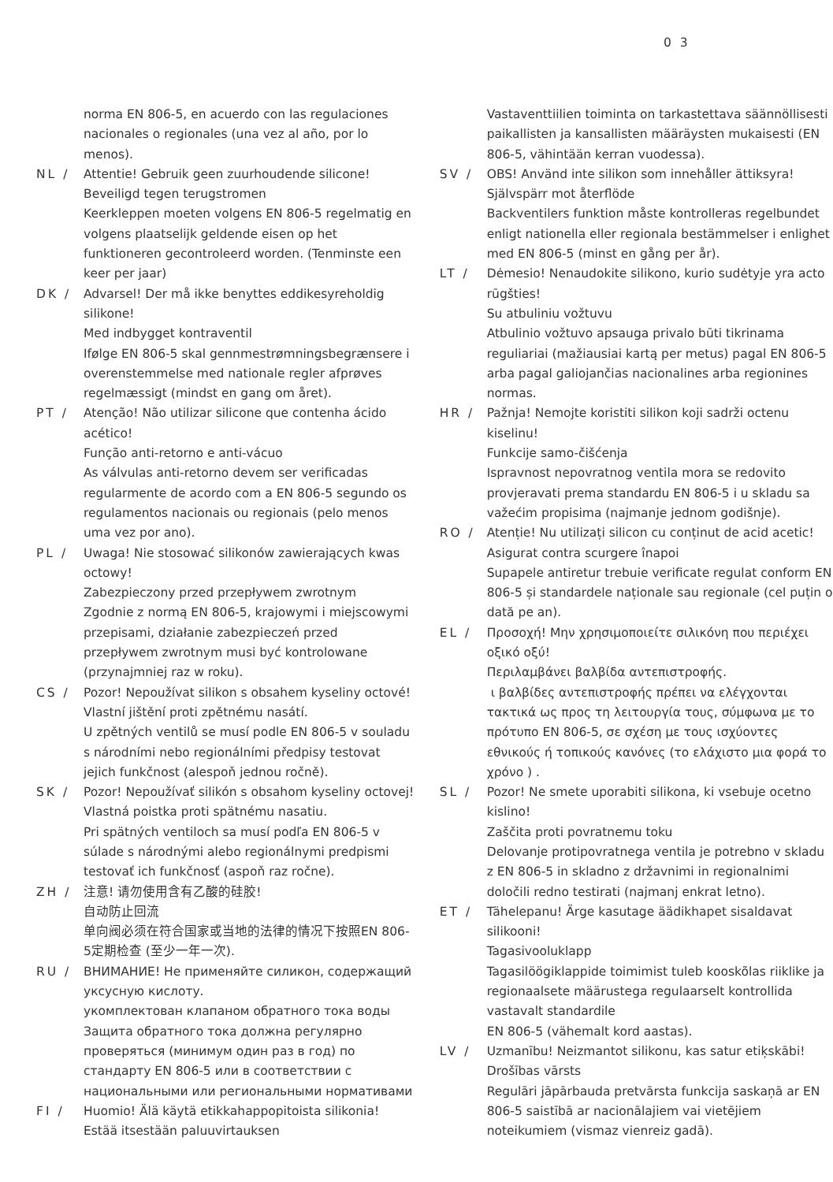0 3
norma EN 806-5, en acuerdo con las regulaciones nacionales o regionales (una vez al año, por lo menos).
NL / Attentie! Gebruik geen zuurhoudende silicone!
Beveiligd tegen terugstromen
Keerkleppen moeten volgens EN 806-5 regelmatig en volgens plaatselijk geldende eisen op het funktioneren gecontroleerd worden. (Tenminste een keer per jaar)
DK / Advarsel! Der må ikke benyttes eddikesyreholdig silikone!
Med indbygget kontraventil
Ifølge EN 806-5 skal gennmestrømningsbegrænsere i overenstemmelse med nationale regler afprøves regelmæssigt (mindst en gang om året).
PT / Atenção! Não utilizar silicone que contenha ácido acético!
Função anti-retorno e anti-vácuo
As válvulas anti-retorno devem ser verificadas regularmente de acordo com a EN 806-5 segundo os regulamentos nacionais ou regionais (pelo menos uma vez por ano).
PL / Uwaga! Nie stosować silikonów zawierających kwas octowy!
Zabezpieczony przed przepływem zwrotnym
Zgodnie z normą EN 806-5, krajowymi i miejscowymi przepisami, działanie zabezpieczeń przed przepływem zwrotnym musi być kontrolowane (przynajmniej raz w roku).
CS / Pozor! Nepoužívat silikon s obsahem kyseliny octové!
Vlastní jištění proti zpětnému nasátí.
U zpětných ventilů se musí podle EN 806-5 v souladu s národními nebo regionálními předpisy testovat jejich funkčnost (alespoň jednou ročně).
SK / Pozor! Nepoužívať silikón s obsahom kyseliny octovej!
Vlastná poistka proti spätnému nasatiu.
Pri spätných ventiloch sa musí podľa EN 806-5 v súlade s národnými alebo regionálnymi predpismi testovať ich funkčnosť (aspoň raz ročne).
ZH / 注意! 请勿使用含有乙酸的硅胶!
自动防止回流
单向阀必须在符合国家或当地的法律的情况下按照EN 806-5定期检查 (至少一年一次).
RU / ВНИМАНИЕ! Не применяйте силикон, содержащий уксусную кислоту.
укомплектован клапаном обратного тока воды
Защита обратного тока должна регулярно проверяться (минимум один раз в год) по стандарту EN 806-5 или в соответствии с национальными или региональными нормативами
FI / Huomio! Älä käytä etikkahappopitoista silikonia!
Estää itsestään paluuvirtauksen
Vastaventtiilien toiminta on tarkastettava säännöllisesti paikallisten ja kansallisten määräysten mukaisesti (EN 806-5, vähintään kerran vuodessa).
SV / OBS! Använd inte silikon som innehåller ättiksyra!
Självspärr mot återflöde
Backventilers funktion måste kontrolleras regelbundet enligt nationella eller regionala bestämmelser i enlighet med EN 806-5 (minst en gång per år).
LT / Dėmesio! Nenaudokite silikono, kurio sudėtyje yra acto rūgšties!
Su atbuliniu vožtuvu
Atbulinio vožtuvo apsauga privalo būti tikrinama reguliariai (mažiausiai kartą per metus) pagal EN 806-5 arba pagal galiojančias nacionalines arba regionines normas.
HR / Pažnja! Nemojte koristiti silikon koji sadrži octenu kiselinu!
Funkcije samo-čišćenja
Ispravnost nepovratnog ventila mora se redovito provjeravati prema standardu EN 806-5 i u skladu sa važećim propisima (najmanje jednom godišnje).
RO / Atenție! Nu utilizați silicon cu conținut de acid acetic!
Asigurat contra scurgere înapoi
Supapele antiretur trebuie verificate regulat conform EN 806-5 și standardele naționale sau regionale (cel puțin o dată pe an).
EL / Προσοχή! Μην χρησιμοποιείτε σιλικόνη που περιέχει οξικό οξύ!
Περιλαμβάνει βαλβίδα αντεπιστροφής.
ι βαλβίδες αντεπιστροφής πρέπει να ελέγχονται τακτικά ως προς τη λειτουργία τους, σύμφωνα με το πρότυπο EN 806-5, σε σχέση με τους ισχύοντες εθνικούς ή τοπικούς κανόνες (το ελάχιστο μια φορά το χρόνο ) .
SL / Pozor! Ne smete uporabiti silikona, ki vsebuje ocetno kislino!
Zaščita proti povratnemu toku
Delovanje protipovratnega ventila je potrebno v skladu z EN 806-5 in skladno z državnimi in regionalnimi določili redno testirati (najmanj enkrat letno).
ET / Tähelepanu! Ärge kasutage äädikhapet sisaldavat silikooni!
Tagasivooluklapp
Tagasilöögiklappide toimimist tuleb kooskõlas riiklike ja regionaalsete määrustega regulaarselt kontrollida vastavalt standardile
EN 806-5 (vähemalt kord aastas).
LV / Uzmanību! Neizmantot silikonu, kas satur etiķskābi!
Drošības vārsts
Regulāri jāpārbauda pretvārsta funkcija saskaņā ar EN 806-5 saistībā ar nacionālajiem vai vietējiem noteikumiem (vismaz vienreiz gadā).